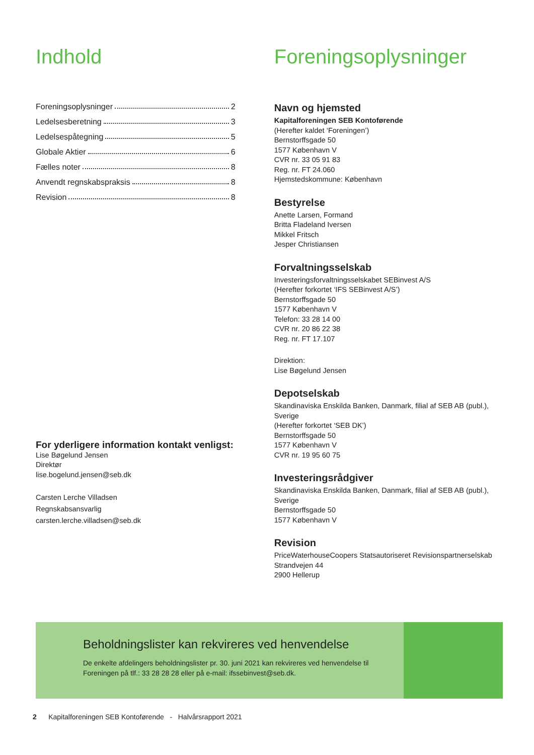Indhold
Foreningsoplysninger 2
Ledelsesberetning 3
Ledelsespåtegning 5
Globale Aktier 6
Fælles noter 8
Anvendt regnskabspraksis 8
Revision 8
For yderligere information kontakt venligst:
Lise Bøgelund Jensen
Direktør
lise.bogelund.jensen@seb.dk
Carsten Lerche Villadsen
Regnskabsansvarlig
carsten.lerche.villadsen@seb.dk
Foreningsoplysninger
Navn og hjemsted
Kapitalforeningen SEB Kontoførende
(Herefter kaldet ‘Foreningen’)
Bernstorffsgade 50
1577 København V
CVR nr. 33 05 91 83
Reg. nr. FT 24.060
Hjemstedskommune: København
Bestyrelse
Anette Larsen, Formand
Britta Fladeland Iversen
Mikkel Fritsch
Jesper Christiansen
Forvaltningsselskab
Investeringsforvaltningsselskabet SEBinvest A/S
(Herefter forkortet ‘IFS SEBinvest A/S’)
Bernstorffsgade 50
1577 København V
Telefon: 33 28 14 00
CVR nr. 20 86 22 38
Reg. nr. FT 17.107
Direktion:
Lise Bøgelund Jensen
Depotselskab
Skandinaviska Enskilda Banken, Danmark, filial af SEB AB (publ.), Sverige
(Herefter forkortet ‘SEB DK’)
Bernstorffsgade 50
1577 København V
CVR nr. 19 95 60 75
Investeringsrådgiver
Skandinaviska Enskilda Banken, Danmark, filial af SEB AB (publ.), Sverige
Bernstorffsgade 50
1577 København V
Revision
PriceWaterhouseCoopers Statsautoriseret Revisionspartnerselskab
Strandvejen 44
2900 Hellerup
Beholdningslister kan rekvireres ved henvendelse
De enkelte afdelingers beholdningslister pr. 30. juni 2021 kan rekvireres ved henvendelse til
Foreningen på tlf.: 33 28 28 28 eller på e-mail: ifssebinvest@seb.dk.
2 Kapitalforeningen SEB Kontoførende - Halvårsrapport 2021